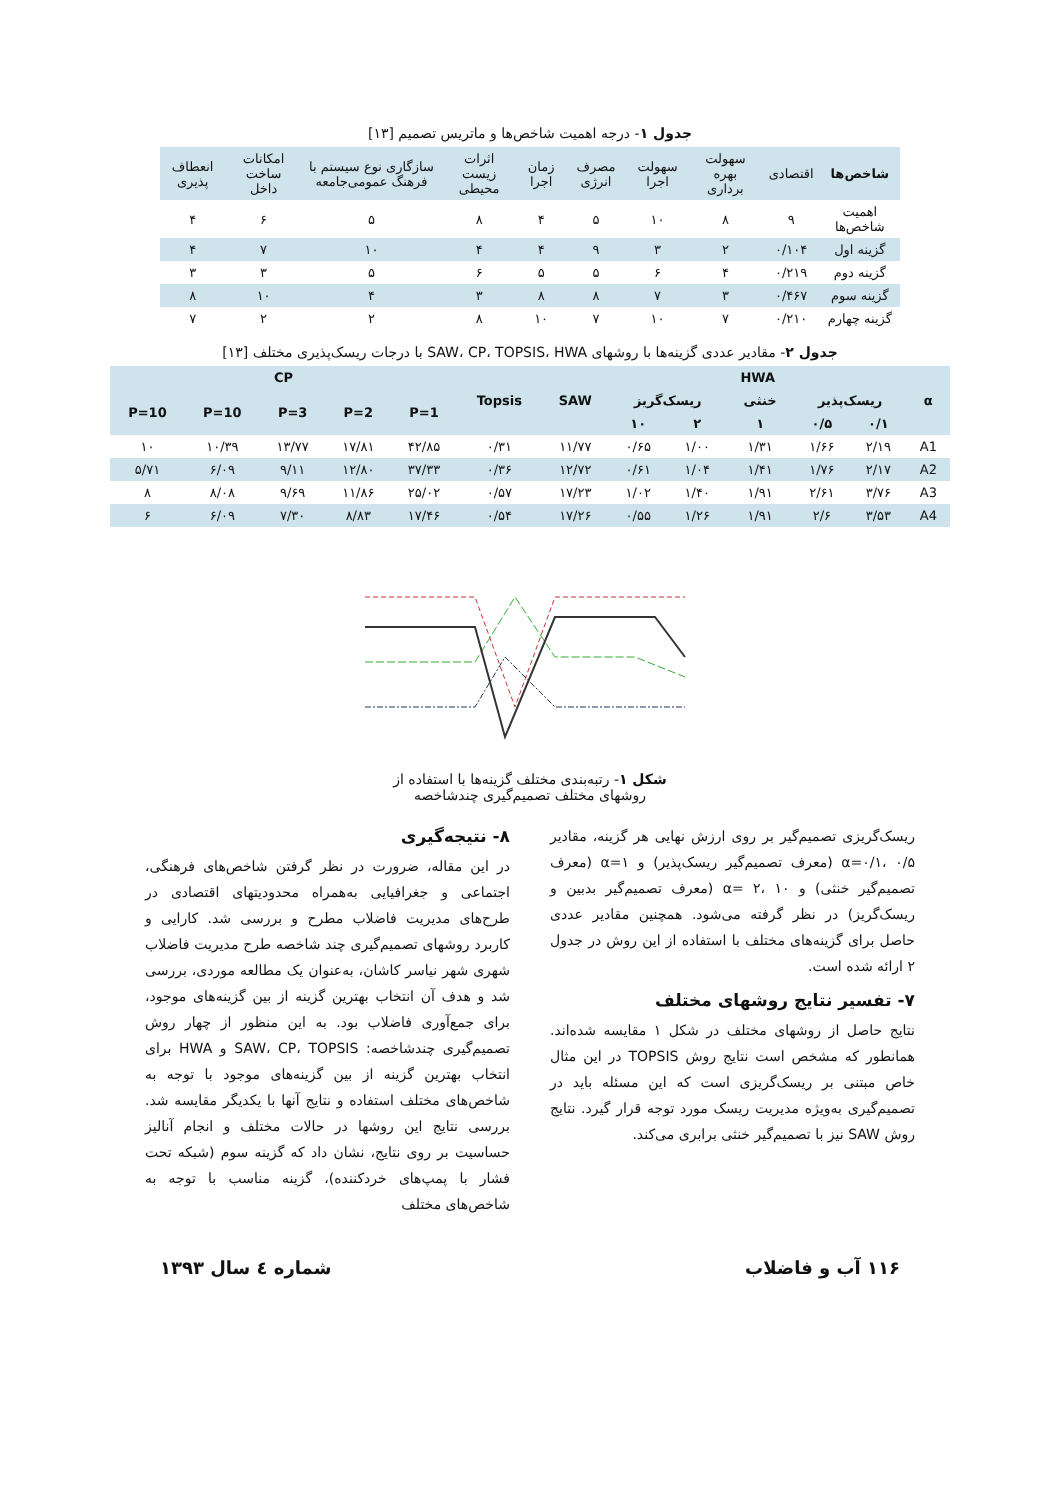جدول ۱- درجه اهمیت شاخص‌ها و ماتریس تصمیم [۱۳]
| شاخص‌ها | اقتصادی | سهولت بهره برداری | سهولت اجرا | مصرف انرژی | زمان اجرا | اثرات زیست محیطی | سازگاری نوع سیستم با فرهنگ عمومی‌جامعه | امکانات ساخت داخل | انعطاف پذیری |
| --- | --- | --- | --- | --- | --- | --- | --- | --- | --- |
| اهمیت شاخص‌ها | ۹ | ۸ | ۱۰ | ۵ | ۴ | ۸ | ۵ | ۶ | ۴ |
| گزینه اول | ۰/۱۰۴ | ۲ | ۳ | ۹ | ۴ | ۴ | ۱۰ | ۷ | ۴ |
| گزینه دوم | ۰/۲۱۹ | ۴ | ۶ | ۵ | ۵ | ۶ | ۵ | ۳ | ۳ |
| گزینه سوم | ۰/۴۶۷ | ۳ | ۷ | ۸ | ۸ | ۳ | ۴ | ۱۰ | ۸ |
| گزینه چهارم | ۰/۲۱۰ | ۷ | ۱۰ | ۷ | ۱۰ | ۸ | ۲ | ۲ | ۷ |
جدول ۲- مقادیر عددی گزینه‌ها با روشهای SAW، CP، TOPSIS، HWA با درجات ریسک‌پذیری مختلف [۱۳]
| CP | | | | | Topsis | SAW | HWA | | | | | α |
| --- | --- | --- | --- | --- | --- | --- | --- | --- | --- | --- | --- | --- |
| P=10 | P=10 | P=3 | P=2 | P=1 | | | ریسک‌گریز | | خنثی | ریسک‌پذیر | | |
| | | | | | | | ۱۰ | ۲ | ۱ | ۰/۵ | ۰/۱ | |
| ۱۰ | ۱۰/۳۹ | ۱۳/۷۷ | ۱۷/۸۱ | ۴۲/۸۵ | ۰/۳۱ | ۱۱/۷۷ | ۰/۶۵ | ۱/۰۰ | ۱/۳۱ | ۱/۶۶ | ۲/۱۹ | A1 |
| ۵/۷۱ | ۶/۰۹ | ۹/۱۱ | ۱۲/۸۰ | ۳۷/۳۳ | ۰/۳۶ | ۱۲/۷۲ | ۰/۶۱ | ۱/۰۴ | ۱/۴۱ | ۱/۷۶ | ۲/۱۷ | A2 |
| ۸ | ۸/۰۸ | ۹/۶۹ | ۱۱/۸۶ | ۲۵/۰۲ | ۰/۵۷ | ۱۷/۲۳ | ۱/۰۲ | ۱/۴۰ | ۱/۹۱ | ۲/۶۱ | ۳/۷۶ | A3 |
| ۶ | ۶/۰۹ | ۷/۳۰ | ۸/۸۳ | ۱۷/۴۶ | ۰/۵۴ | ۱۷/۲۶ | ۰/۵۵ | ۱/۲۶ | ۱/۹۱ | ۲/۶ | ۳/۵۳ | A4 |
شکل ۱- رتبه‌بندی مختلف گزینه‌ها با استفاده از
روشهای مختلف تصمیم‌گیری چندشاخصه
ریسک‌گریزی تصمیم‌گیر بر روی ارزش نهایی هر گزینه، مقادیر α=۰/۱، ۰/۵ (معرف تصمیم‌گیر ریسک‌پذیر) و α=۱ (معرف تصمیم‌گیر خنثی) و α= ۲، ۱۰ (معرف تصمیم‌گیر بدبین و ریسک‌گریز) در نظر گرفته می‌شود. همچنین مقادیر عددی حاصل برای گزینه‌های مختلف با استفاده از این روش در جدول ۲ ارائه شده است.
۷- تفسیر نتایج روشهای مختلف
نتایج حاصل از روشهای مختلف در شکل ۱ مقایسه شده‌اند. همانطور که مشخص است نتایج روش TOPSIS در این مثال خاص مبتنی بر ریسک‌گریزی است که این مسئله باید در تصمیم‌گیری به‌ویژه مدیریت ریسک مورد توجه قرار گیرد. نتایج روش SAW نیز با تصمیم‌گیر خنثی برابری می‌کند.
۸- نتیجه‌گیری
در این مقاله، ضرورت در نظر گرفتن شاخص‌های فرهنگی، اجتماعی و جغرافیایی به‌همراه محدودیتهای اقتصادی در طرح‌های مدیریت فاضلاب مطرح و بررسی شد. کارایی و کاربرد روشهای تصمیم‌گیری چند شاخصه طرح مدیریت فاضلاب شهری شهر نیاسر کاشان، به‌عنوان یک مطالعه موردی، بررسی شد و هدف آن انتخاب بهترین گزینه از بین گزینه‌های موجود، برای جمع‌آوری فاضلاب بود. به این منظور از چهار روش تصمیم‌گیری چندشاخصه: SAW، CP، TOPSIS و HWA برای انتخاب بهترین گزینه از بین گزینه‌های موجود با توجه به شاخص‌های مختلف استفاده و نتایج آنها با یکدیگر مقایسه شد. بررسی نتایج این روشها در حالات مختلف و انجام آنالیز حساسیت بر روی نتایج، نشان داد که گزینه سوم (شبکه تحت فشار با پمپ‌های خردکننده)، گزینه مناسب با توجه به شاخص‌های مختلف
۱۱۶ آب و فاضلاب شماره ٤ سال ۱۳۹۳